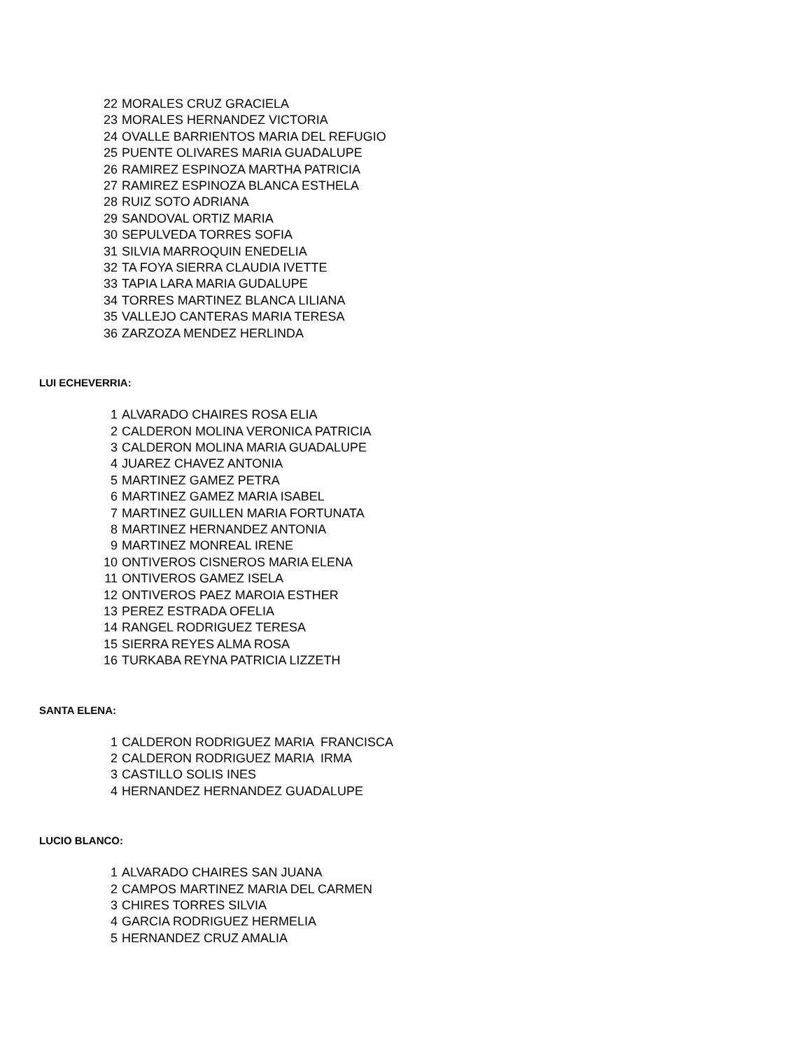| 22 | MORALES CRUZ GRACIELA |
| 23 | MORALES HERNANDEZ VICTORIA |
| 24 | OVALLE BARRIENTOS MARIA DEL REFUGIO |
| 25 | PUENTE OLIVARES MARIA GUADALUPE |
| 26 | RAMIREZ ESPINOZA MARTHA PATRICIA |
| 27 | RAMIREZ ESPINOZA BLANCA ESTHELA |
| 28 | RUIZ SOTO ADRIANA |
| 29 | SANDOVAL ORTIZ MARIA |
| 30 | SEPULVEDA TORRES SOFIA |
| 31 | SILVIA MARROQUIN ENEDELIA |
| 32 | TA FOYA SIERRA CLAUDIA IVETTE |
| 33 | TAPIA LARA MARIA GUDALUPE |
| 34 | TORRES MARTINEZ BLANCA LILIANA |
| 35 | VALLEJO CANTERAS MARIA TERESA |
| 36 | ZARZOZA MENDEZ HERLINDA |
LUI ECHEVERRIA:
| 1 | ALVARADO CHAIRES ROSA ELIA |
| 2 | CALDERON MOLINA VERONICA PATRICIA |
| 3 | CALDERON MOLINA MARIA GUADALUPE |
| 4 | JUAREZ CHAVEZ ANTONIA |
| 5 | MARTINEZ GAMEZ PETRA |
| 6 | MARTINEZ GAMEZ MARIA ISABEL |
| 7 | MARTINEZ GUILLEN MARIA FORTUNATA |
| 8 | MARTINEZ HERNANDEZ ANTONIA |
| 9 | MARTINEZ MONREAL IRENE |
| 10 | ONTIVEROS CISNEROS MARIA ELENA |
| 11 | ONTIVEROS GAMEZ ISELA |
| 12 | ONTIVEROS PAEZ MAROIA ESTHER |
| 13 | PEREZ ESTRADA OFELIA |
| 14 | RANGEL RODRIGUEZ TERESA |
| 15 | SIERRA REYES ALMA ROSA |
| 16 | TURKABA REYNA PATRICIA LIZZETH |
SANTA ELENA:
| 1 | CALDERON RODRIGUEZ MARIA FRANCISCA |
| 2 | CALDERON RODRIGUEZ MARIA IRMA |
| 3 | CASTILLO SOLIS INES |
| 4 | HERNANDEZ HERNANDEZ GUADALUPE |
LUCIO BLANCO:
| 1 | ALVARADO CHAIRES SAN JUANA |
| 2 | CAMPOS MARTINEZ MARIA DEL CARMEN |
| 3 | CHIRES TORRES SILVIA |
| 4 | GARCIA RODRIGUEZ HERMELIA |
| 5 | HERNANDEZ CRUZ AMALIA |